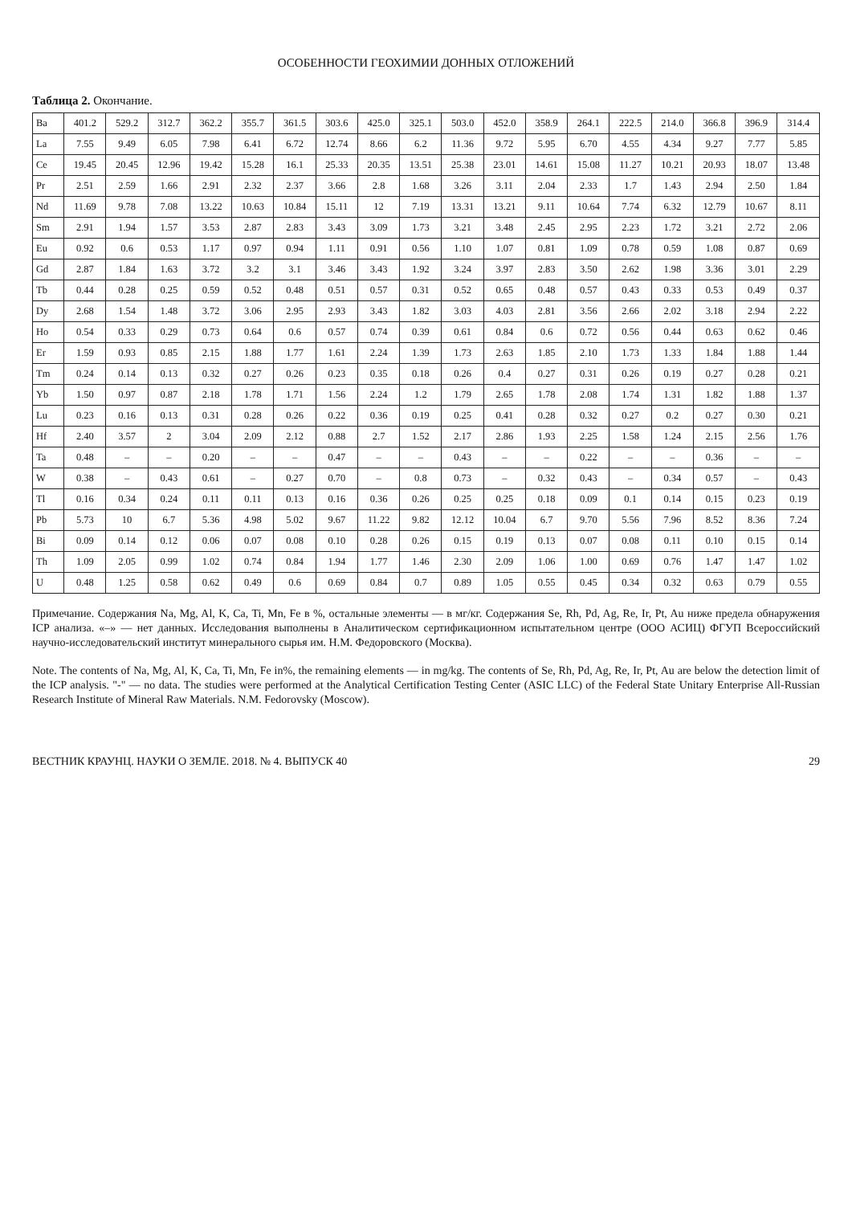ОСОБЕННОСТИ ГЕОХИМИИ ДОННЫХ ОТЛОЖЕНИЙ
Таблица 2. Окончание.
| Ba | 401.2 | 529.2 | 312.7 | 362.2 | 355.7 | 361.5 | 303.6 | 425.0 | 325.1 | 503.0 | 452.0 | 358.9 | 264.1 | 222.5 | 214.0 | 366.8 | 396.9 | 314.4 |
| La | 7.55 | 9.49 | 6.05 | 7.98 | 6.41 | 6.72 | 12.74 | 8.66 | 6.2 | 11.36 | 9.72 | 5.95 | 6.70 | 4.55 | 4.34 | 9.27 | 7.77 | 5.85 |
| Ce | 19.45 | 20.45 | 12.96 | 19.42 | 15.28 | 16.1 | 25.33 | 20.35 | 13.51 | 25.38 | 23.01 | 14.61 | 15.08 | 11.27 | 10.21 | 20.93 | 18.07 | 13.48 |
| Pr | 2.51 | 2.59 | 1.66 | 2.91 | 2.32 | 2.37 | 3.66 | 2.8 | 1.68 | 3.26 | 3.11 | 2.04 | 2.33 | 1.7 | 1.43 | 2.94 | 2.50 | 1.84 |
| Nd | 11.69 | 9.78 | 7.08 | 13.22 | 10.63 | 10.84 | 15.11 | 12 | 7.19 | 13.31 | 13.21 | 9.11 | 10.64 | 7.74 | 6.32 | 12.79 | 10.67 | 8.11 |
| Sm | 2.91 | 1.94 | 1.57 | 3.53 | 2.87 | 2.83 | 3.43 | 3.09 | 1.73 | 3.21 | 3.48 | 2.45 | 2.95 | 2.23 | 1.72 | 3.21 | 2.72 | 2.06 |
| Eu | 0.92 | 0.6 | 0.53 | 1.17 | 0.97 | 0.94 | 1.11 | 0.91 | 0.56 | 1.10 | 1.07 | 0.81 | 1.09 | 0.78 | 0.59 | 1.08 | 0.87 | 0.69 |
| Gd | 2.87 | 1.84 | 1.63 | 3.72 | 3.2 | 3.1 | 3.46 | 3.43 | 1.92 | 3.24 | 3.97 | 2.83 | 3.50 | 2.62 | 1.98 | 3.36 | 3.01 | 2.29 |
| Tb | 0.44 | 0.28 | 0.25 | 0.59 | 0.52 | 0.48 | 0.51 | 0.57 | 0.31 | 0.52 | 0.65 | 0.48 | 0.57 | 0.43 | 0.33 | 0.53 | 0.49 | 0.37 |
| Dy | 2.68 | 1.54 | 1.48 | 3.72 | 3.06 | 2.95 | 2.93 | 3.43 | 1.82 | 3.03 | 4.03 | 2.81 | 3.56 | 2.66 | 2.02 | 3.18 | 2.94 | 2.22 |
| Ho | 0.54 | 0.33 | 0.29 | 0.73 | 0.64 | 0.6 | 0.57 | 0.74 | 0.39 | 0.61 | 0.84 | 0.6 | 0.72 | 0.56 | 0.44 | 0.63 | 0.62 | 0.46 |
| Er | 1.59 | 0.93 | 0.85 | 2.15 | 1.88 | 1.77 | 1.61 | 2.24 | 1.39 | 1.73 | 2.63 | 1.85 | 2.10 | 1.73 | 1.33 | 1.84 | 1.88 | 1.44 |
| Tm | 0.24 | 0.14 | 0.13 | 0.32 | 0.27 | 0.26 | 0.23 | 0.35 | 0.18 | 0.26 | 0.4 | 0.27 | 0.31 | 0.26 | 0.19 | 0.27 | 0.28 | 0.21 |
| Yb | 1.50 | 0.97 | 0.87 | 2.18 | 1.78 | 1.71 | 1.56 | 2.24 | 1.2 | 1.79 | 2.65 | 1.78 | 2.08 | 1.74 | 1.31 | 1.82 | 1.88 | 1.37 |
| Lu | 0.23 | 0.16 | 0.13 | 0.31 | 0.28 | 0.26 | 0.22 | 0.36 | 0.19 | 0.25 | 0.41 | 0.28 | 0.32 | 0.27 | 0.2 | 0.27 | 0.30 | 0.21 |
| Hf | 2.40 | 3.57 | 2 | 3.04 | 2.09 | 2.12 | 0.88 | 2.7 | 1.52 | 2.17 | 2.86 | 1.93 | 2.25 | 1.58 | 1.24 | 2.15 | 2.56 | 1.76 |
| Ta | 0.48 | – | – | 0.20 | – | – | 0.47 | – | – | 0.43 | – | – | 0.22 | – | – | 0.36 | – | – |
| W | 0.38 | – | 0.43 | 0.61 | – | 0.27 | 0.70 | – | 0.8 | 0.73 | – | 0.32 | 0.43 | – | 0.34 | 0.57 | – | 0.43 |
| Tl | 0.16 | 0.34 | 0.24 | 0.11 | 0.11 | 0.13 | 0.16 | 0.36 | 0.26 | 0.25 | 0.25 | 0.18 | 0.09 | 0.1 | 0.14 | 0.15 | 0.23 | 0.19 |
| Pb | 5.73 | 10 | 6.7 | 5.36 | 4.98 | 5.02 | 9.67 | 11.22 | 9.82 | 12.12 | 10.04 | 6.7 | 9.70 | 5.56 | 7.96 | 8.52 | 8.36 | 7.24 |
| Bi | 0.09 | 0.14 | 0.12 | 0.06 | 0.07 | 0.08 | 0.10 | 0.28 | 0.26 | 0.15 | 0.19 | 0.13 | 0.07 | 0.08 | 0.11 | 0.10 | 0.15 | 0.14 |
| Th | 1.09 | 2.05 | 0.99 | 1.02 | 0.74 | 0.84 | 1.94 | 1.77 | 1.46 | 2.30 | 2.09 | 1.06 | 1.00 | 0.69 | 0.76 | 1.47 | 1.47 | 1.02 |
| U | 0.48 | 1.25 | 0.58 | 0.62 | 0.49 | 0.6 | 0.69 | 0.84 | 0.7 | 0.89 | 1.05 | 0.55 | 0.45 | 0.34 | 0.32 | 0.63 | 0.79 | 0.55 |
Примечание. Содержания Na, Mg, Al, K, Ca, Ti, Mn, Fe в %, остальные элементы — в мг/кг. Содержания Se, Rh, Pd, Ag, Re, Ir, Pt, Au ниже предела обнаружения ICP анализа. «–» — нет данных. Исследования выполнены в Аналитическом сертификационном испытательном центре (ООО АСИЦ) ФГУП Всероссийский научно-исследовательский институт минерального сырья им. Н.М. Федоровского (Москва).
Note. The contents of Na, Mg, Al, K, Ca, Ti, Mn, Fe in%, the remaining elements — in mg/kg. The contents of Se, Rh, Pd, Ag, Re, Ir, Pt, Au are below the detection limit of the ICP analysis. "-" — no data. The studies were performed at the Analytical Certification Testing Center (ASIC LLC) of the Federal State Unitary Enterprise All-Russian Research Institute of Mineral Raw Materials. N.M. Fedorovsky (Moscow).
ВЕСТНИК КРАУНЦ. НАУКИ О ЗЕМЛЕ. 2018. № 4. ВЫПУСК 40 29